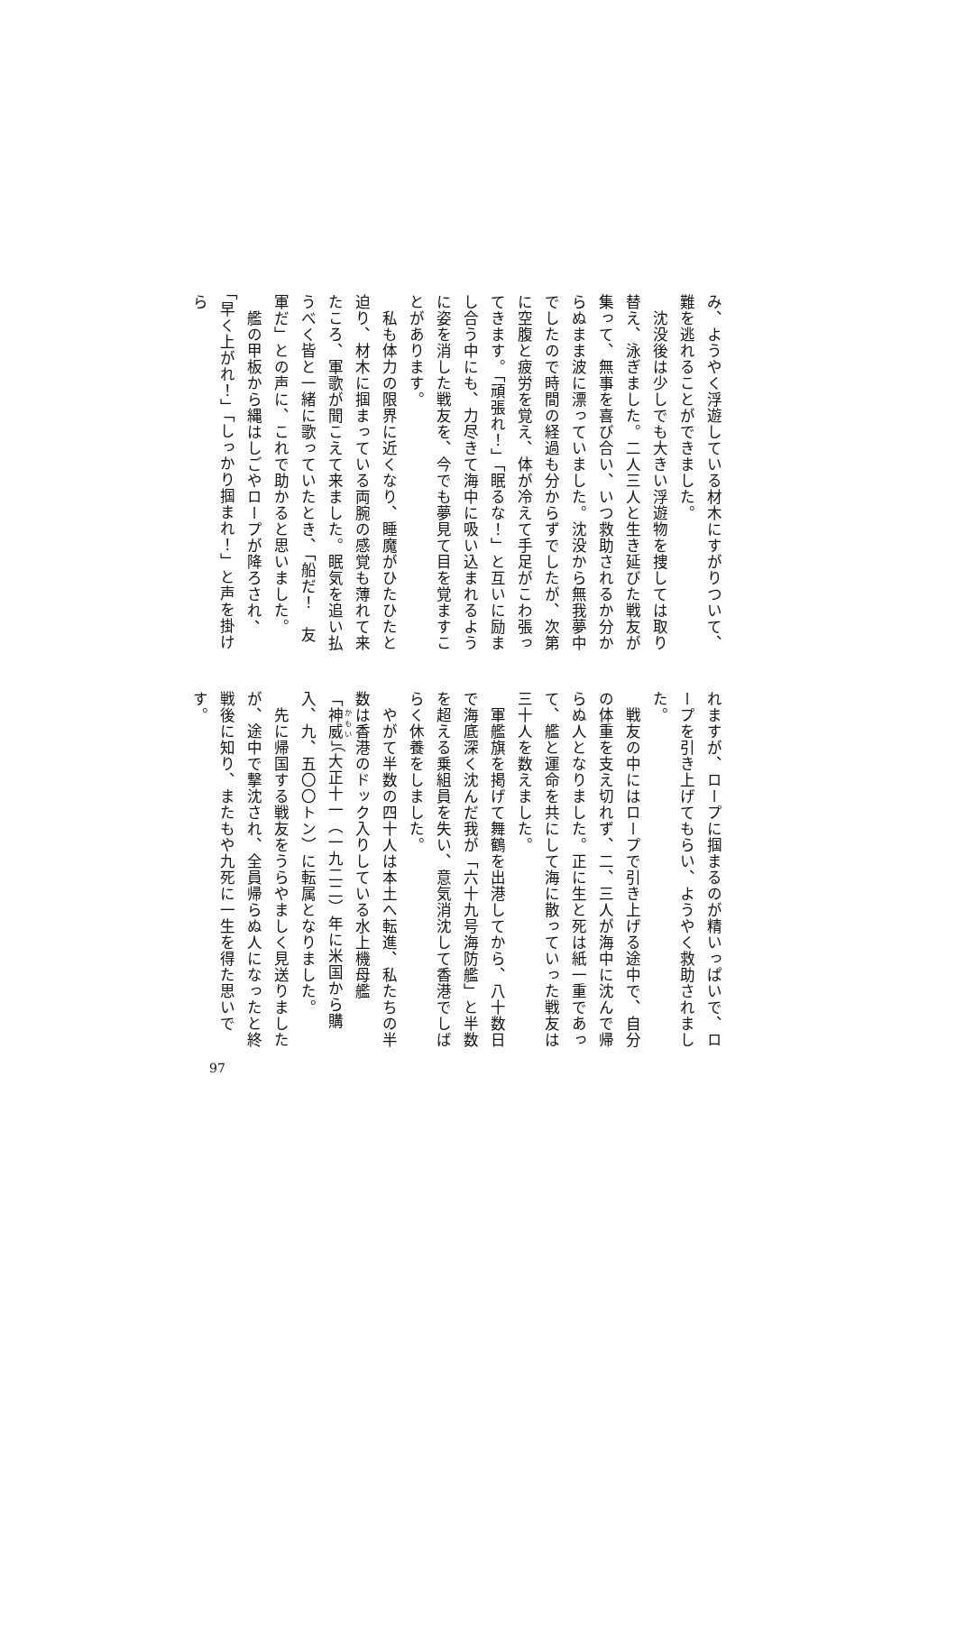み、ようやく浮遊している材木にすがりついて、難を逃れることができました。
　沈没後は少しでも大きい浮遊物を捜しては取り替え、泳ぎました。二人三人と生き延びた戦友が集って、無事を喜び合い、いつ救助されるか分からぬまま波に漂っていました。沈没から無我夢中でしたので時間の経過も分からずでしたが、次第に空腹と疲労を覚え、体が冷えて手足がこわ張ってきます。「頑張れ！」「眠るな！」と互いに励まし合う中にも、力尽きて海中に吸い込まれるように姿を消した戦友を、今でも夢見て目を覚ますことがあります。
　私も体力の限界に近くなり、睡魔がひたひたと迫り、材木に掴まっている両腕の感覚も薄れて来たころ、軍歌が聞こえて来ました。眠気を追い払うべく皆と一緒に歌っていたとき、「船だ！　友軍だ」との声に、これで助かると思いました。
　艦の甲板から縄はしごやロープが降ろされ、「早く上がれ！」「しっかり掴まれ！」と声を掛けら
れますが、ロープに掴まるのが精いっぱいで、ロープを引き上げてもらい、ようやく救助されました。
　戦友の中にはロープで引き上げる途中で、自分の体重を支え切れず、二、三人が海中に沈んで帰らぬ人となりました。正に生と死は紙一重であって、艦と運命を共にして海に散っていった戦友は三十人を数えました。
　軍艦旗を掲げて舞鶴を出港してから、八十数日で海底深く沈んだ我が「六十九号海防艦」と半数を超える乗組員を失い、意気消沈して香港でしばらく休養をしました。
　やがて半数の四十人は本土へ転進、私たちの半数は香港のドック入りしている水上機母艦「神威」（大正十一（一九二二）年に米国から購入、九、五〇〇トン）に転属となりました。
　先に帰国する戦友をうらやましく見送りましたが、途中で撃沈され、全員帰らぬ人になったと終戦後に知り、またもや九死に一生を得た思いです。
97